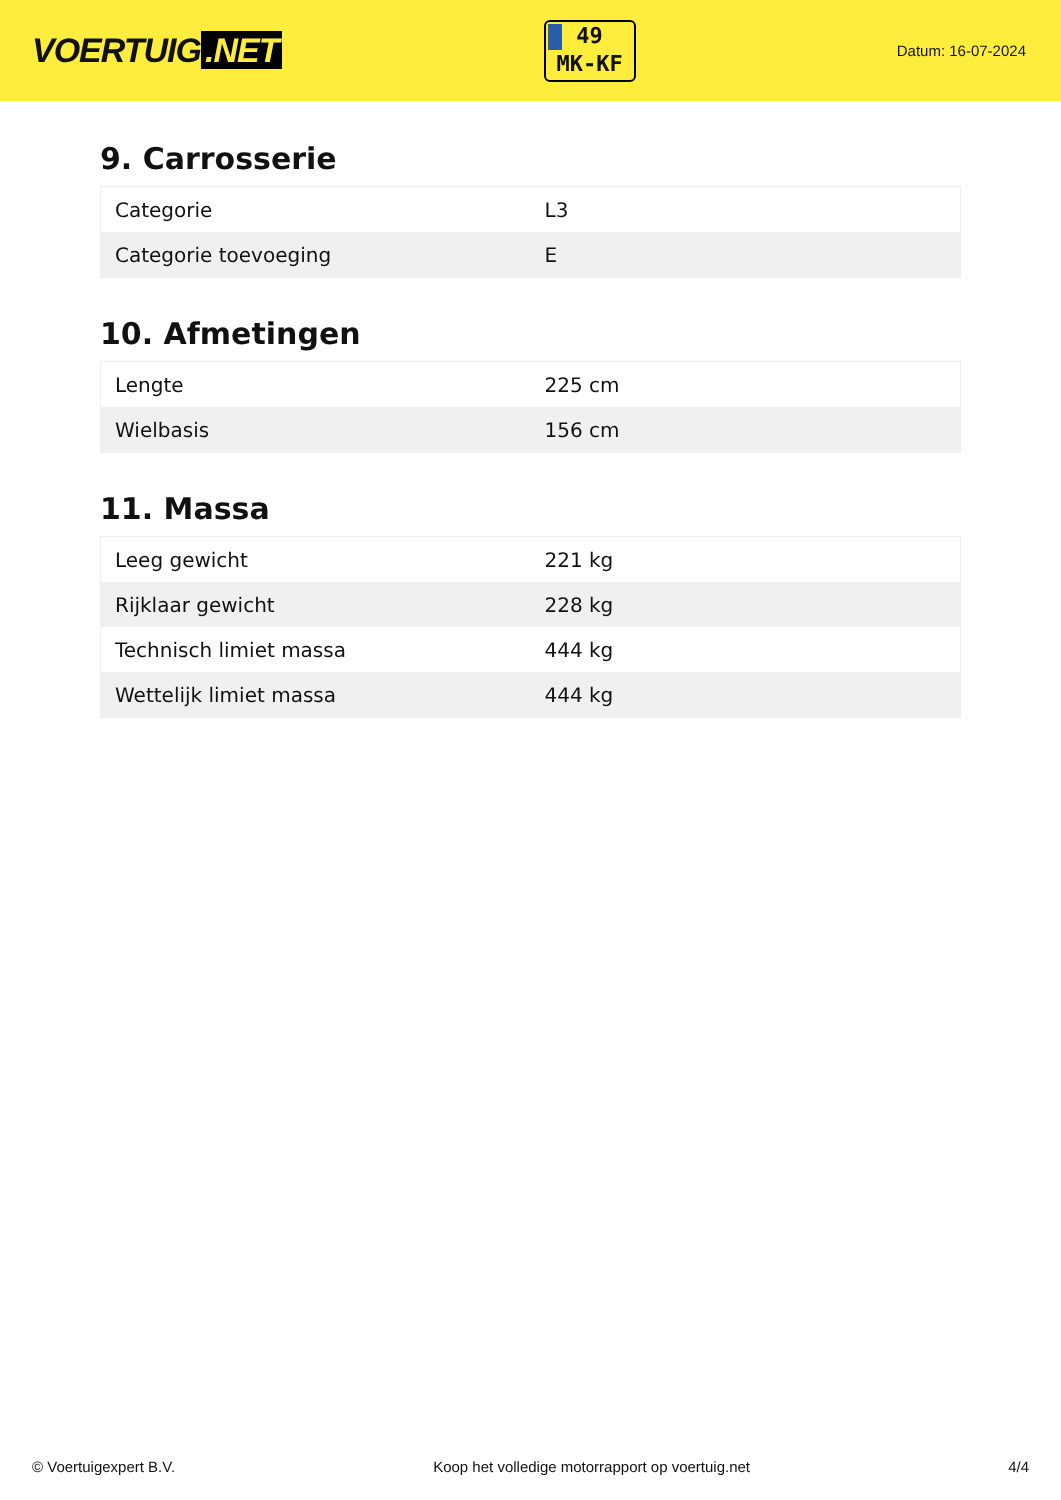VOERTUIG.NET
49
MK-KF
Datum: 16-07-2024
9. Carrosserie
| Categorie | L3 |
| Categorie toevoeging | E |
10. Afmetingen
| Lengte | 225 cm |
| Wielbasis | 156 cm |
11. Massa
| Leeg gewicht | 221 kg |
| Rijklaar gewicht | 228 kg |
| Technisch limiet massa | 444 kg |
| Wettelijk limiet massa | 444 kg |
© Voertuigexpert B.V. Koop het volledige motorrapport op voertuig.net 4/4